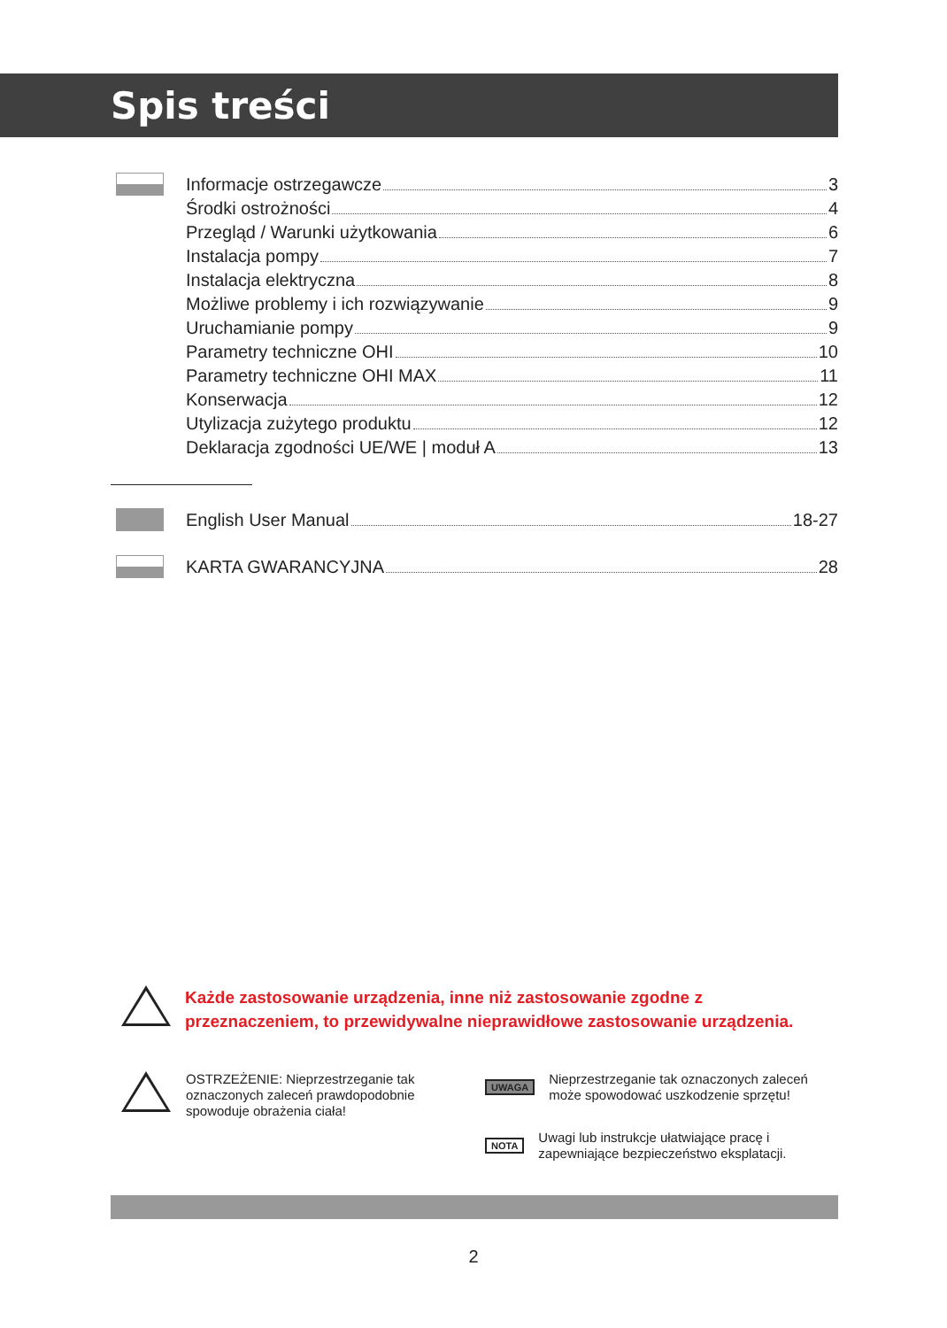Spis treści
Informacje ostrzegawcze 3
Środki ostrożności 4
Przegląd / Warunki użytkowania 6
Instalacja pompy 7
Instalacja elektryczna 8
Możliwe problemy i ich rozwiązywanie 9
Uruchamianie pompy 9
Parametry techniczne OHI 10
Parametry techniczne OHI MAX 11
Konserwacja 12
Utylizacja zużytego produktu 12
Deklaracja zgodności UE/WE | moduł A 13
English User Manual 18-27
KARTA GWARANCYJNA 28
Każde zastosowanie urządzenia, inne niż zastosowanie zgodne z przeznaczeniem, to przewidywalne nieprawidłowe zastosowanie urządzenia.
OSTRZEŻENIE: Nieprzestrzeganie tak oznaczonych zaleceń prawdopodobnie spowoduje obrażenia ciała!
UWAGA
Nieprzestrzeganie tak oznaczonych zaleceń może spowodować uszkodzenie sprzętu!
NOTA
Uwagi lub instrukcje ułatwiające pracę i zapewniające bezpieczeństwo eksplatacji.
2